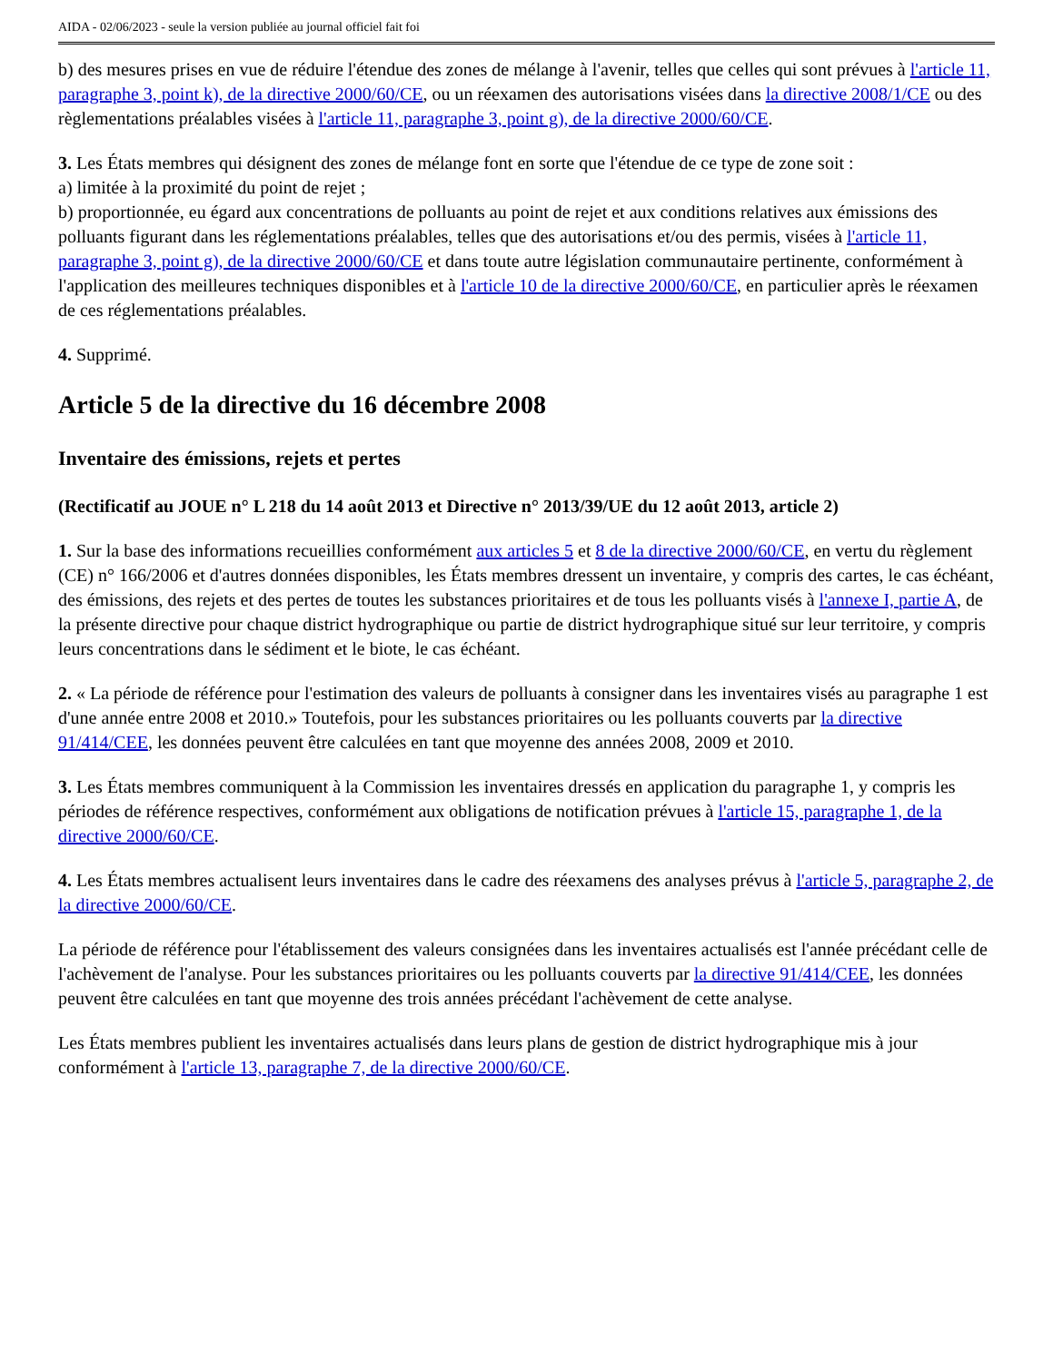AIDA - 02/06/2023 - seule la version publiée au journal officiel fait foi
b) des mesures prises en vue de réduire l'étendue des zones de mélange à l'avenir, telles que celles qui sont prévues à l'article 11, paragraphe 3, point k), de la directive 2000/60/CE, ou un réexamen des autorisations visées dans la directive 2008/1/CE ou des règlementations préalables visées à l'article 11, paragraphe 3, point g), de la directive 2000/60/CE.
3. Les États membres qui désignent des zones de mélange font en sorte que l'étendue de ce type de zone soit :
a) limitée à la proximité du point de rejet ;
b) proportionnée, eu égard aux concentrations de polluants au point de rejet et aux conditions relatives aux émissions des polluants figurant dans les réglementations préalables, telles que des autorisations et/ou des permis, visées à l'article 11, paragraphe 3, point g), de la directive 2000/60/CE et dans toute autre législation communautaire pertinente, conformément à l'application des meilleures techniques disponibles et à l'article 10 de la directive 2000/60/CE, en particulier après le réexamen de ces réglementations préalables.
4. Supprimé.
Article 5 de la directive du 16 décembre 2008
Inventaire des émissions, rejets et pertes
(Rectificatif au JOUE n° L 218 du 14 août 2013 et Directive n° 2013/39/UE du 12 août 2013, article 2)
1. Sur la base des informations recueillies conformément aux articles 5 et 8 de la directive 2000/60/CE, en vertu du règlement (CE) n° 166/2006 et d'autres données disponibles, les États membres dressent un inventaire, y compris des cartes, le cas échéant, des émissions, des rejets et des pertes de toutes les substances prioritaires et de tous les polluants visés à l'annexe I, partie A, de la présente directive pour chaque district hydrographique ou partie de district hydrographique situé sur leur territoire, y compris leurs concentrations dans le sédiment et le biote, le cas échéant.
2. « La période de référence pour l'estimation des valeurs de polluants à consigner dans les inventaires visés au paragraphe 1 est d'une année entre 2008 et 2010.» Toutefois, pour les substances prioritaires ou les polluants couverts par la directive 91/414/CEE, les données peuvent être calculées en tant que moyenne des années 2008, 2009 et 2010.
3. Les États membres communiquent à la Commission les inventaires dressés en application du paragraphe 1, y compris les périodes de référence respectives, conformément aux obligations de notification prévues à l'article 15, paragraphe 1, de la directive 2000/60/CE.
4. Les États membres actualisent leurs inventaires dans le cadre des réexamens des analyses prévus à l'article 5, paragraphe 2, de la directive 2000/60/CE.
La période de référence pour l'établissement des valeurs consignées dans les inventaires actualisés est l'année précédant celle de l'achèvement de l'analyse. Pour les substances prioritaires ou les polluants couverts par la directive 91/414/CEE, les données peuvent être calculées en tant que moyenne des trois années précédant l'achèvement de cette analyse.
Les États membres publient les inventaires actualisés dans leurs plans de gestion de district hydrographique mis à jour conformément à l'article 13, paragraphe 7, de la directive 2000/60/CE.